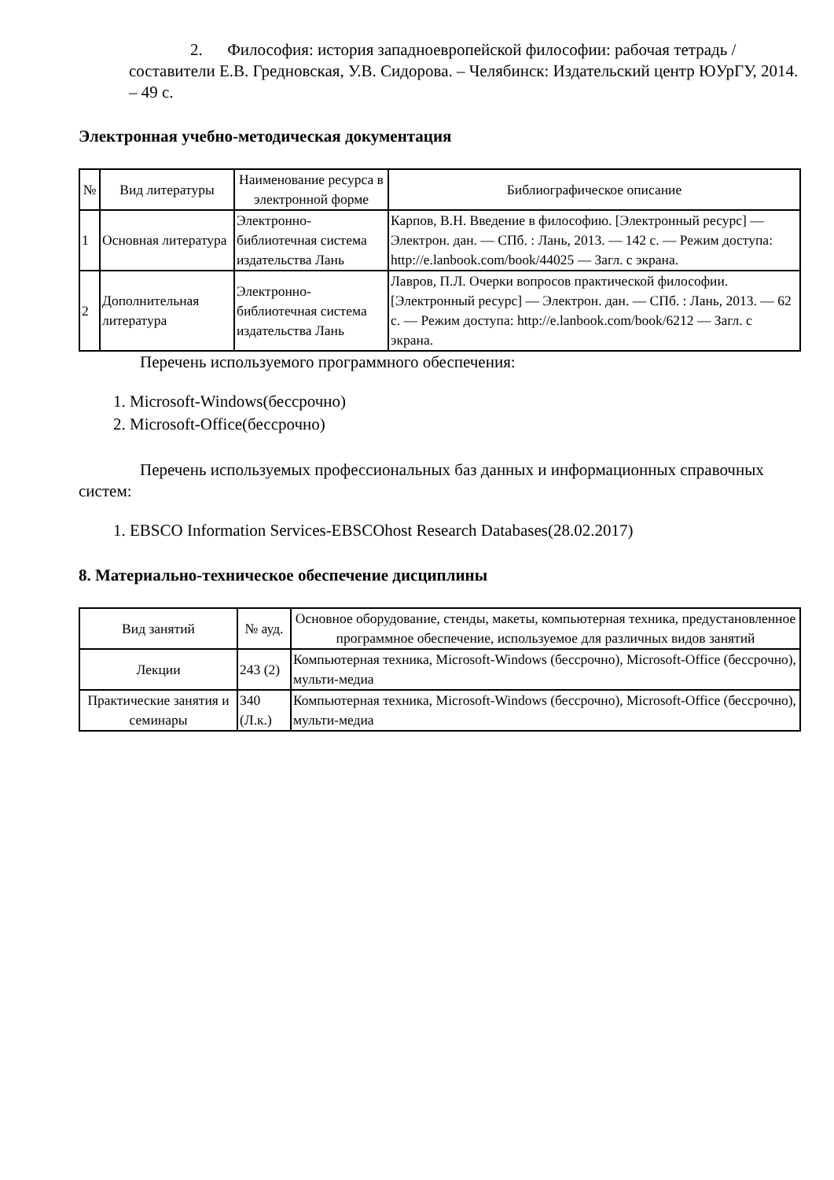2. Философия: история западноевропейской философии: рабочая тетрадь / составители Е.В. Гредновская, У.В. Сидорова. – Челябинск: Издательский центр ЮУрГУ, 2014. – 49 с.
Электронная учебно-методическая документация
| № | Вид литературы | Наименование ресурса в электронной форме | Библиографическое описание |
| --- | --- | --- | --- |
| 1 | Основная литература | Электронно-библиотечная система издательства Лань | Карпов, В.Н. Введение в философию. [Электронный ресурс] — Электрон. дан. — СПб. : Лань, 2013. — 142 с. — Режим доступа: http://e.lanbook.com/book/44025 — Загл. с экрана. |
| 2 | Дополнительная литература | Электронно-библиотечная система издательства Лань | Лавров, П.Л. Очерки вопросов практической философии. [Электронный ресурс] — Электрон. дан. — СПб. : Лань, 2013. — 62 с. — Режим доступа: http://e.lanbook.com/book/6212 — Загл. с экрана. |
Перечень используемого программного обеспечения:
1. Microsoft-Windows(бессрочно)
2. Microsoft-Office(бессрочно)
Перечень используемых профессиональных баз данных и информационных справочных систем:
1. EBSCO Information Services-EBSCOhost Research Databases(28.02.2017)
8. Материально-техническое обеспечение дисциплины
| Вид занятий | № ауд. | Основное оборудование, стенды, макеты, компьютерная техника, предустановленное программное обеспечение, используемое для различных видов занятий |
| --- | --- | --- |
| Лекции | 243 (2) | Компьютерная техника, Microsoft-Windows (бессрочно), Microsoft-Office (бессрочно), мульти-медиа |
| Практические занятия и семинары | 340 (Л.к.) | Компьютерная техника, Microsoft-Windows (бессрочно), Microsoft-Office (бессрочно), мульти-медиа |